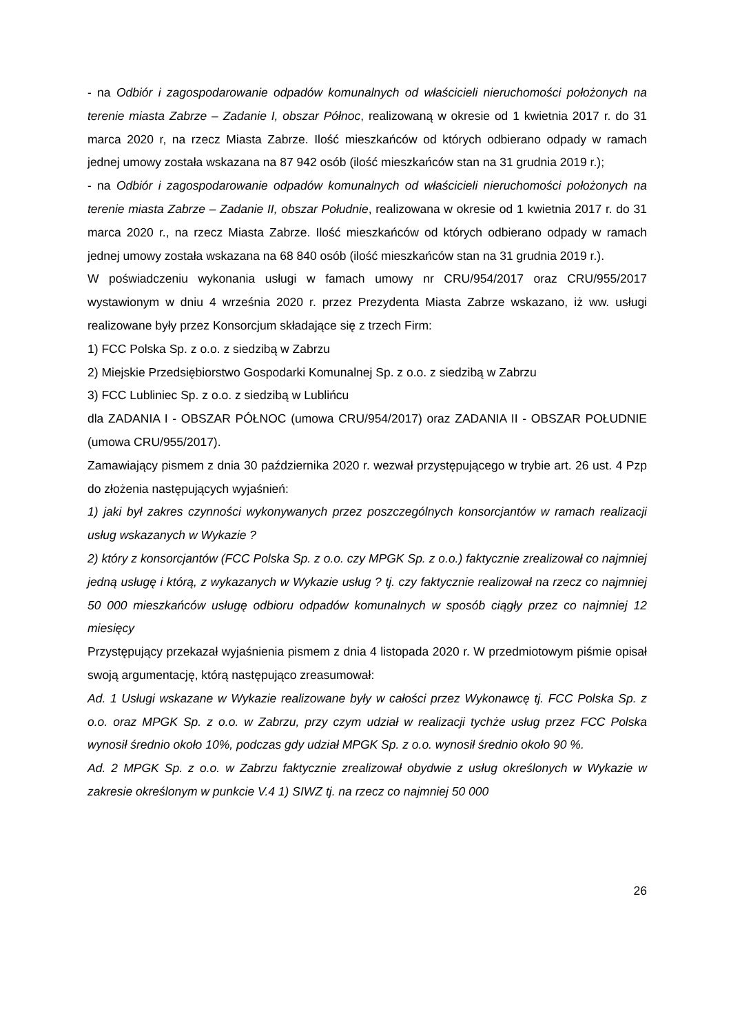- na Odbiór i zagospodarowanie odpadów komunalnych od właścicieli nieruchomości położonych na terenie miasta Zabrze – Zadanie I, obszar Północ, realizowaną w okresie od 1 kwietnia 2017 r. do 31 marca 2020 r, na rzecz Miasta Zabrze. Ilość mieszkańców od których odbierano odpady w ramach jednej umowy została wskazana na 87 942 osób (ilość mieszkańców stan na 31 grudnia 2019 r.);
- na Odbiór i zagospodarowanie odpadów komunalnych od właścicieli nieruchomości położonych na terenie miasta Zabrze – Zadanie II, obszar Południe, realizowana w okresie od 1 kwietnia 2017 r. do 31 marca 2020 r., na rzecz Miasta Zabrze. Ilość mieszkańców od których odbierano odpady w ramach jednej umowy została wskazana na 68 840 osób (ilość mieszkańców stan na 31 grudnia 2019 r.).
W poświadczeniu wykonania usługi w famach umowy nr CRU/954/2017 oraz CRU/955/2017 wystawionym w dniu 4 września 2020 r. przez Prezydenta Miasta Zabrze wskazano, iż ww. usługi realizowane były przez Konsorcjum składające się z trzech Firm:
1) FCC Polska Sp. z o.o. z siedzibą w Zabrzu
2) Miejskie Przedsiębiorstwo Gospodarki Komunalnej Sp. z o.o. z siedzibą w Zabrzu
3) FCC Lubliniec Sp. z o.o. z siedzibą w Lublińcu
dla ZADANIA I - OBSZAR PÓŁNOC (umowa CRU/954/2017) oraz ZADANIA II - OBSZAR POŁUDNIE (umowa CRU/955/2017).
Zamawiający pismem z dnia 30 października 2020 r. wezwał przystępującego w trybie art. 26 ust. 4 Pzp do złożenia następujących wyjaśnień:
1) jaki był zakres czynności wykonywanych przez poszczególnych konsorcjantów w ramach realizacji usług wskazanych w Wykazie ?
2) który z konsorcjantów (FCC Polska Sp. z o.o. czy MPGK Sp. z o.o.) faktycznie zrealizował co najmniej jedną usługę i którą, z wykazanych w Wykazie usług ? tj. czy faktycznie realizował na rzecz co najmniej 50 000 mieszkańców usługę odbioru odpadów komunalnych w sposób ciągły przez co najmniej 12 miesięcy
Przystępujący przekazał wyjaśnienia pismem z dnia 4 listopada 2020 r. W przedmiotowym piśmie opisał swoją argumentację, którą następująco zreasumował:
Ad. 1 Usługi wskazane w Wykazie realizowane były w całości przez Wykonawcę tj. FCC Polska Sp. z o.o. oraz MPGK Sp. z o.o. w Zabrzu, przy czym udział w realizacji tychże usług przez FCC Polska wynosił średnio około 10%, podczas gdy udział MPGK Sp. z o.o. wynosił średnio około 90 %.
Ad. 2 MPGK Sp. z o.o. w Zabrzu faktycznie zrealizował obydwie z usług określonych w Wykazie w zakresie określonym w punkcie V.4 1) SIWZ tj. na rzecz co najmniej 50 000
26